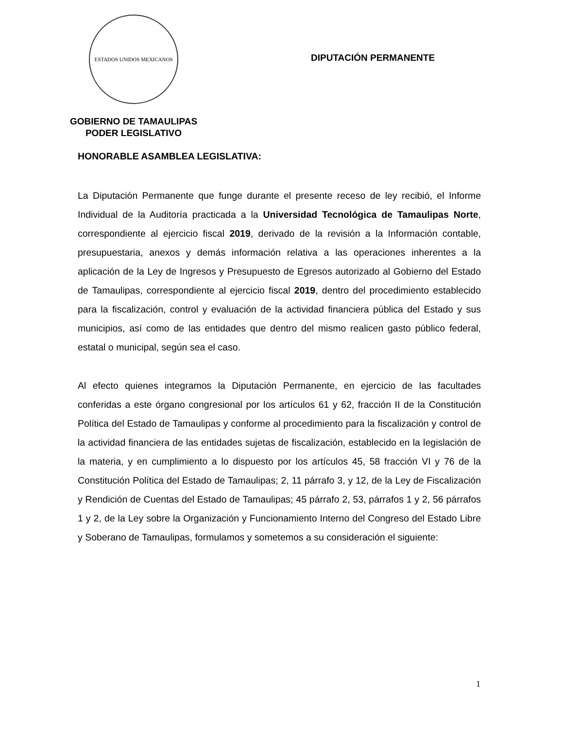ESTADOS UNIDOS MEXICANOS
GOBIERNO DE TAMAULIPAS
PODER LEGISLATIVO
DIPUTACIÓN PERMANENTE
HONORABLE ASAMBLEA LEGISLATIVA:
La Diputación Permanente que funge durante el presente receso de ley recibió, el Informe Individual de la Auditoría practicada a la Universidad Tecnológica de Tamaulipas Norte, correspondiente al ejercicio fiscal 2019, derivado de la revisión a la Información contable, presupuestaria, anexos y demás información relativa a las operaciones inherentes a la aplicación de la Ley de Ingresos y Presupuesto de Egresos autorizado al Gobierno del Estado de Tamaulipas, correspondiente al ejercicio fiscal 2019, dentro del procedimiento establecido para la fiscalización, control y evaluación de la actividad financiera pública del Estado y sus municipios, así como de las entidades que dentro del mismo realicen gasto público federal, estatal o municipal, según sea el caso.
Al efecto quienes integramos la Diputación Permanente, en ejercicio de las facultades conferidas a este órgano congresional por los artículos 61 y 62, fracción II de la Constitución Política del Estado de Tamaulipas y conforme al procedimiento para la fiscalización y control de la actividad financiera de las entidades sujetas de fiscalización, establecido en la legislación de la materia, y en cumplimiento a lo dispuesto por los artículos 45, 58 fracción VI y 76 de la Constitución Política del Estado de Tamaulipas; 2, 11 párrafo 3, y 12, de la Ley de Fiscalización y Rendición de Cuentas del Estado de Tamaulipas; 45 párrafo 2, 53, párrafos 1 y 2, 56 párrafos 1 y 2, de la Ley sobre la Organización y Funcionamiento Interno del Congreso del Estado Libre y Soberano de Tamaulipas, formulamos y sometemos a su consideración el siguiente:
1